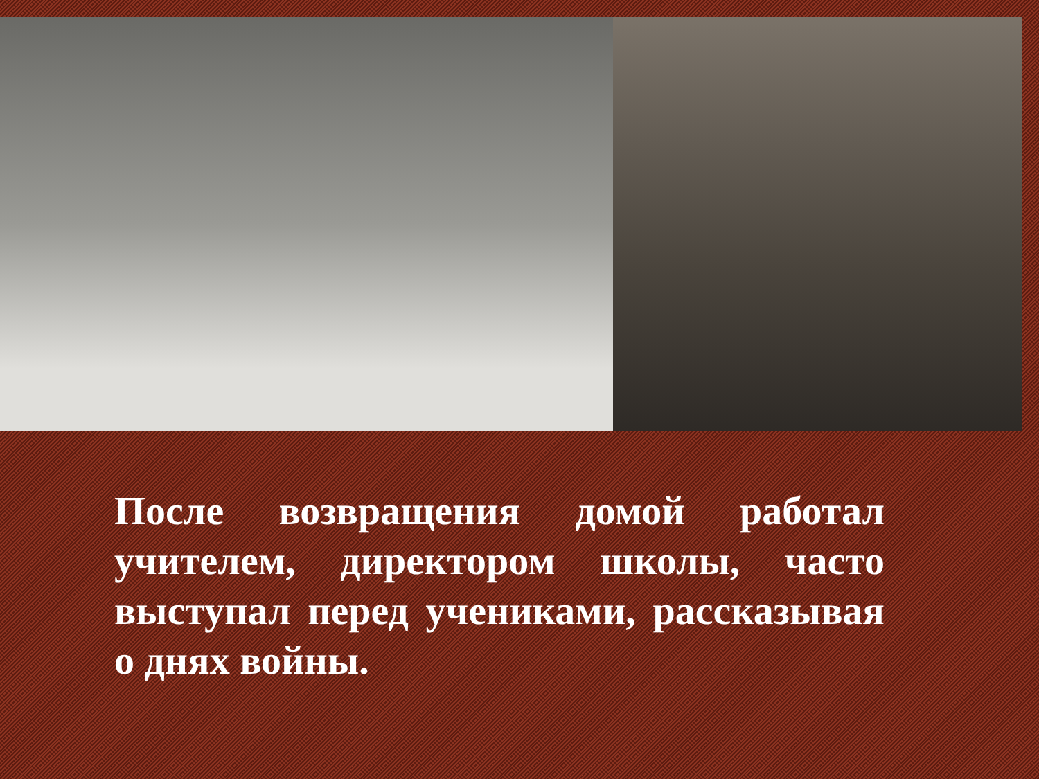После возвращения домой работал учителем, директором школы, часто выступал перед учениками, рассказывая о днях войны.